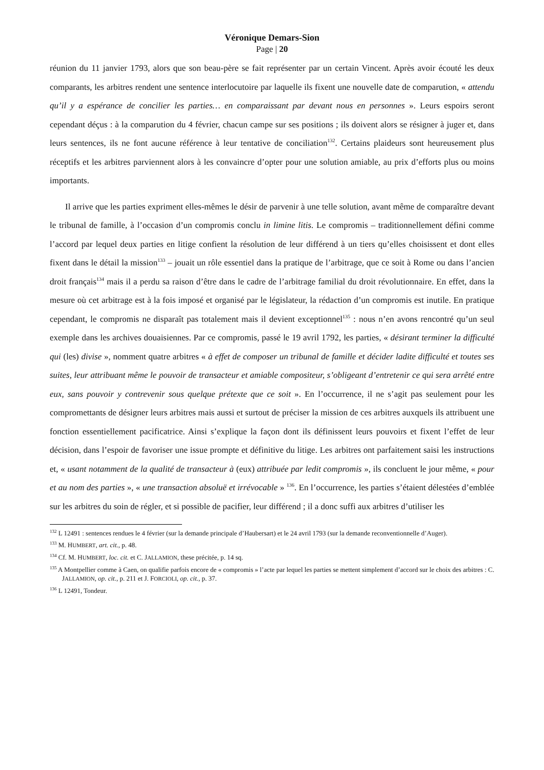Véronique Demars-Sion
Page | 20
réunion du 11 janvier 1793, alors que son beau-père se fait représenter par un certain Vincent. Après avoir écouté les deux comparants, les arbitres rendent une sentence interlocutoire par laquelle ils fixent une nouvelle date de comparution, « attendu qu’il y a espérance de concilier les parties… en comparaissant par devant nous en personnes ». Leurs espoirs seront cependant déçus : à la comparution du 4 février, chacun campe sur ses positions ; ils doivent alors se résigner à juger et, dans leurs sentences, ils ne font aucune référence à leur tentative de conciliation<sup>132</sup>. Certains plaideurs sont heureusement plus réceptifs et les arbitres parviennent alors à les convaincre d’opter pour une solution amiable, au prix d’efforts plus ou moins importants.
Il arrive que les parties expriment elles-mêmes le désir de parvenir à une telle solution, avant même de comparaître devant le tribunal de famille, à l’occasion d’un compromis conclu in limine litis. Le compromis – traditionnellement défini comme l’accord par lequel deux parties en litige confient la résolution de leur différend à un tiers qu’elles choisissent et dont elles fixent dans le détail la mission<sup>133</sup> – jouait un rôle essentiel dans la pratique de l’arbitrage, que ce soit à Rome ou dans l’ancien droit français<sup>134</sup> mais il a perdu sa raison d’être dans le cadre de l’arbitrage familial du droit révolutionnaire. En effet, dans la mesure où cet arbitrage est à la fois imposé et organisé par le législateur, la rédaction d’un compromis est inutile. En pratique cependant, le compromis ne disparaît pas totalement mais il devient exceptionnel<sup>135</sup> : nous n’en avons rencontré qu’un seul exemple dans les archives douaisiennes. Par ce compromis, passé le 19 avril 1792, les parties, « désirant terminer la difficulté qui (les) divise », nomment quatre arbitres « à effet de composer un tribunal de famille et décider ladite difficulté et toutes ses suites, leur attribuant même le pouvoir de transacteur et amiable compositeur, s’obligeant d’entretenir ce qui sera arrêté entre eux, sans pouvoir y contrevenir sous quelque prétexte que ce soit ». En l’occurrence, il ne s’agit pas seulement pour les compromettants de désigner leurs arbitres mais aussi et surtout de préciser la mission de ces arbitres auxquels ils attribuent une fonction essentiellement pacificatrice. Ainsi s’explique la façon dont ils définissent leurs pouvoirs et fixent l’effet de leur décision, dans l’espoir de favoriser une issue prompte et définitive du litige. Les arbitres ont parfaitement saisi les instructions et, « usant notamment de la qualité de transacteur à (eux) attribuée par ledit compromis », ils concluent le jour même, « pour et au nom des parties », « une transaction absoluë et irrévocable » <sup>136</sup>. En l’occurrence, les parties s’étaient délestées d’emblée sur les arbitres du soin de régler, et si possible de pacifier, leur différend ; il a donc suffi aux arbitres d’utiliser les
<sup>132</sup> L 12491 : sentences rendues le 4 février (sur la demande principale d’Haubersart) et le 24 avril 1793 (sur la demande reconventionnelle d’Auger).
<sup>133</sup> M. HUMBERT, art. cit., p. 48.
<sup>134</sup> Cf. M. HUMBERT, loc. cit. et C. JALLAMION, these précitée, p. 14 sq.
<sup>135</sup> A Montpellier comme à Caen, on qualifie parfois encore de « compromis » l’acte par lequel les parties se mettent simplement d’accord sur le choix des arbitres : C. JALLAMION, op. cit., p. 211 et J. FORCIOLI, op. cit., p. 37.
<sup>136</sup> L 12491, Tondeur.